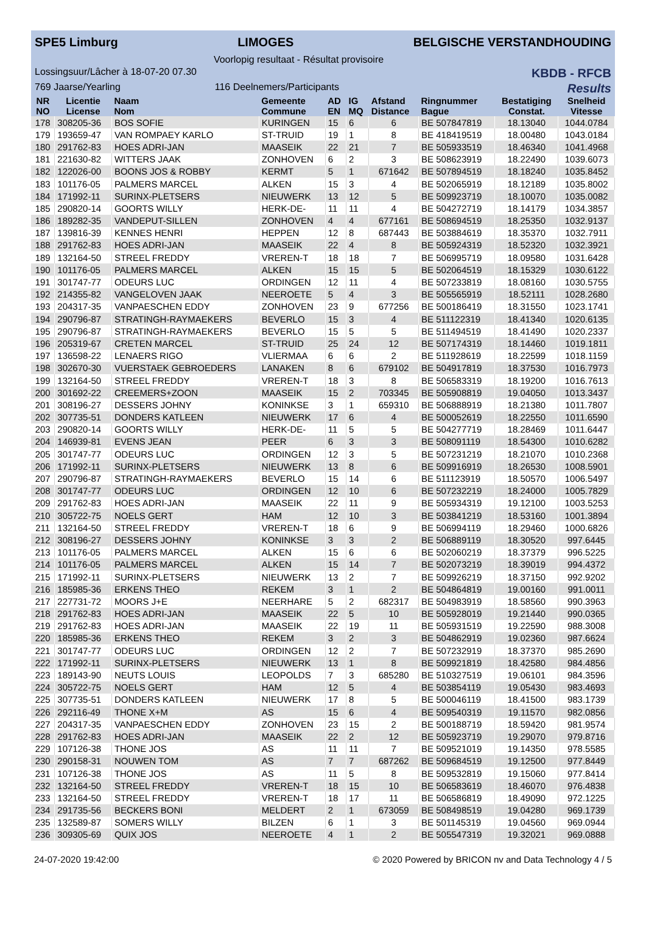SPE5 Limburg LIMOGES BELGISCHE VERSTANDHOUDING
Voorlopig resultaat - Résultat provisoire
Lossingsuur/Lâcher à 18-07-20 07.30 KBDB - RFCB
769 Jaarse/Yearling 116 Deelnemers/Participants Results
| NR NO | Licentie License | Naam Nom | Gemeente Commune | AD EN | IG MQ | Afstand Distance | Ringnummer Bague | Bestatiging Constat. | Snelheid Vitesse |
| --- | --- | --- | --- | --- | --- | --- | --- | --- | --- |
| 178 | 308205-36 | BOS SOFIE | KURINGEN | 15 | 6 | 6 | BE 507847819 | 18.13040 | 1044.0784 |
| 179 | 193659-47 | VAN ROMPAEY KARLO | ST-TRUID | 19 | 1 | 8 | BE 418419519 | 18.00480 | 1043.0184 |
| 180 | 291762-83 | HOES ADRI-JAN | MAASEIK | 22 | 21 | 7 | BE 505933519 | 18.46340 | 1041.4968 |
| 181 | 221630-82 | WITTERS JAAK | ZONHOVEN | 6 | 2 | 3 | BE 508623919 | 18.22490 | 1039.6073 |
| 182 | 122026-00 | BOONS JOS & ROBBY | KERMT | 5 | 1 | 671642 | BE 507894519 | 18.18240 | 1035.8452 |
| 183 | 101176-05 | PALMERS MARCEL | ALKEN | 15 | 3 | 4 | BE 502065919 | 18.12189 | 1035.8002 |
| 184 | 171992-11 | SURINX-PLETSERS | NIEUWERK | 13 | 12 | 5 | BE 509923719 | 18.10070 | 1035.0082 |
| 185 | 290820-14 | GOORTS WILLY | HERK-DE- | 11 | 11 | 4 | BE 504272719 | 18.14179 | 1034.3857 |
| 186 | 189282-35 | VANDEPUT-SILLEN | ZONHOVEN | 4 | 4 | 677161 | BE 508694519 | 18.25350 | 1032.9137 |
| 187 | 139816-39 | KENNES HENRI | HEPPEN | 12 | 8 | 687443 | BE 503884619 | 18.35370 | 1032.7911 |
| 188 | 291762-83 | HOES ADRI-JAN | MAASEIK | 22 | 4 | 8 | BE 505924319 | 18.52320 | 1032.3921 |
| 189 | 132164-50 | STREEL FREDDY | VREREN-T | 18 | 18 | 7 | BE 506995719 | 18.09580 | 1031.6428 |
| 190 | 101176-05 | PALMERS MARCEL | ALKEN | 15 | 15 | 5 | BE 502064519 | 18.15329 | 1030.6122 |
| 191 | 301747-77 | ODEURS LUC | ORDINGEN | 12 | 11 | 4 | BE 507233819 | 18.08160 | 1030.5755 |
| 192 | 214355-82 | VANGELOVEN JAAK | NEEROETE | 5 | 4 | 3 | BE 505565919 | 18.52111 | 1028.2680 |
| 193 | 204317-35 | VANPAESCHEN EDDY | ZONHOVEN | 23 | 9 | 677256 | BE 500186419 | 18.31550 | 1023.1741 |
| 194 | 290796-87 | STRATINGH-RAYMAEKERS | BEVERLO | 15 | 3 | 4 | BE 511122319 | 18.41340 | 1020.6135 |
| 195 | 290796-87 | STRATINGH-RAYMAEKERS | BEVERLO | 15 | 5 | 5 | BE 511494519 | 18.41490 | 1020.2337 |
| 196 | 205319-67 | CRETEN MARCEL | ST-TRUID | 25 | 24 | 12 | BE 507174319 | 18.14460 | 1019.1811 |
| 197 | 136598-22 | LENAERS RIGO | VLIERMAA | 6 | 6 | 2 | BE 511928619 | 18.22599 | 1018.1159 |
| 198 | 302670-30 | VUERSTAEK GEBROEDERS | LANAKEN | 8 | 6 | 679102 | BE 504917819 | 18.37530 | 1016.7973 |
| 199 | 132164-50 | STREEL FREDDY | VREREN-T | 18 | 3 | 8 | BE 506583319 | 18.19200 | 1016.7613 |
| 200 | 301692-22 | CREEMERS+ZOON | MAASEIK | 15 | 2 | 703345 | BE 505908819 | 19.04050 | 1013.3437 |
| 201 | 308196-27 | DESSERS JOHNY | KONINKSE | 3 | 1 | 659310 | BE 506888919 | 18.21380 | 1011.7807 |
| 202 | 307735-51 | DONDERS KATLEEN | NIEUWERK | 17 | 6 | 4 | BE 500052619 | 18.22550 | 1011.6590 |
| 203 | 290820-14 | GOORTS WILLY | HERK-DE- | 11 | 5 | 5 | BE 504277719 | 18.28469 | 1011.6447 |
| 204 | 146939-81 | EVENS JEAN | PEER | 6 | 3 | 3 | BE 508091119 | 18.54300 | 1010.6282 |
| 205 | 301747-77 | ODEURS LUC | ORDINGEN | 12 | 3 | 5 | BE 507231219 | 18.21070 | 1010.2368 |
| 206 | 171992-11 | SURINX-PLETSERS | NIEUWERK | 13 | 8 | 6 | BE 509916919 | 18.26530 | 1008.5901 |
| 207 | 290796-87 | STRATINGH-RAYMAEKERS | BEVERLO | 15 | 14 | 6 | BE 511123919 | 18.50570 | 1006.5497 |
| 208 | 301747-77 | ODEURS LUC | ORDINGEN | 12 | 10 | 6 | BE 507232219 | 18.24000 | 1005.7829 |
| 209 | 291762-83 | HOES ADRI-JAN | MAASEIK | 22 | 11 | 9 | BE 505934319 | 19.12100 | 1003.5253 |
| 210 | 305722-75 | NOELS GERT | HAM | 12 | 10 | 3 | BE 503841219 | 18.53160 | 1001.3894 |
| 211 | 132164-50 | STREEL FREDDY | VREREN-T | 18 | 6 | 9 | BE 506994119 | 18.29460 | 1000.6826 |
| 212 | 308196-27 | DESSERS JOHNY | KONINKSE | 3 | 3 | 2 | BE 506889119 | 18.30520 | 997.6445 |
| 213 | 101176-05 | PALMERS MARCEL | ALKEN | 15 | 6 | 6 | BE 502060219 | 18.37379 | 996.5225 |
| 214 | 101176-05 | PALMERS MARCEL | ALKEN | 15 | 14 | 7 | BE 502073219 | 18.39019 | 994.4372 |
| 215 | 171992-11 | SURINX-PLETSERS | NIEUWERK | 13 | 2 | 7 | BE 509926219 | 18.37150 | 992.9202 |
| 216 | 185985-36 | ERKENS THEO | REKEM | 3 | 1 | 2 | BE 504864819 | 19.00160 | 991.0011 |
| 217 | 227731-72 | MOORS J+E | NEERHARE | 5 | 2 | 682317 | BE 504983919 | 18.58560 | 990.3963 |
| 218 | 291762-83 | HOES ADRI-JAN | MAASEIK | 22 | 5 | 10 | BE 505928019 | 19.21440 | 990.0365 |
| 219 | 291762-83 | HOES ADRI-JAN | MAASEIK | 22 | 19 | 11 | BE 505931519 | 19.22590 | 988.3008 |
| 220 | 185985-36 | ERKENS THEO | REKEM | 3 | 2 | 3 | BE 504862919 | 19.02360 | 987.6624 |
| 221 | 301747-77 | ODEURS LUC | ORDINGEN | 12 | 2 | 7 | BE 507232919 | 18.37370 | 985.2690 |
| 222 | 171992-11 | SURINX-PLETSERS | NIEUWERK | 13 | 1 | 8 | BE 509921819 | 18.42580 | 984.4856 |
| 223 | 189143-90 | NEUTS LOUIS | LEOPOLDS | 7 | 3 | 685280 | BE 510327519 | 19.06101 | 984.3596 |
| 224 | 305722-75 | NOELS GERT | HAM | 12 | 5 | 4 | BE 503854119 | 19.05430 | 983.4693 |
| 225 | 307735-51 | DONDERS KATLEEN | NIEUWERK | 17 | 8 | 5 | BE 500046119 | 18.41500 | 983.1739 |
| 226 | 292116-49 | THONE X+M | AS | 15 | 6 | 4 | BE 509540319 | 19.11570 | 982.0856 |
| 227 | 204317-35 | VANPAESCHEN EDDY | ZONHOVEN | 23 | 15 | 2 | BE 500188719 | 18.59420 | 981.9574 |
| 228 | 291762-83 | HOES ADRI-JAN | MAASEIK | 22 | 2 | 12 | BE 505923719 | 19.29070 | 979.8716 |
| 229 | 107126-38 | THONE JOS | AS | 11 | 11 | 7 | BE 509521019 | 19.14350 | 978.5585 |
| 230 | 290158-31 | NOUWEN TOM | AS | 7 | 7 | 687262 | BE 509684519 | 19.12500 | 977.8449 |
| 231 | 107126-38 | THONE JOS | AS | 11 | 5 | 8 | BE 509532819 | 19.15060 | 977.8414 |
| 232 | 132164-50 | STREEL FREDDY | VREREN-T | 18 | 15 | 10 | BE 506583619 | 18.46070 | 976.4838 |
| 233 | 132164-50 | STREEL FREDDY | VREREN-T | 18 | 17 | 11 | BE 506586819 | 18.49090 | 972.1225 |
| 234 | 291735-56 | BECKERS BONI | MELDERT | 2 | 1 | 673059 | BE 508498519 | 19.04280 | 969.1739 |
| 235 | 132589-87 | SOMERS WILLY | BILZEN | 6 | 1 | 3 | BE 501145319 | 19.04560 | 969.0944 |
| 236 | 309305-69 | QUIX JOS | NEEROETE | 4 | 1 | 2 | BE 505547319 | 19.32021 | 969.0888 |
24-07-2020 19:42:00 © 2020 Powered by BRICON nv and Data Technology 4 / 5